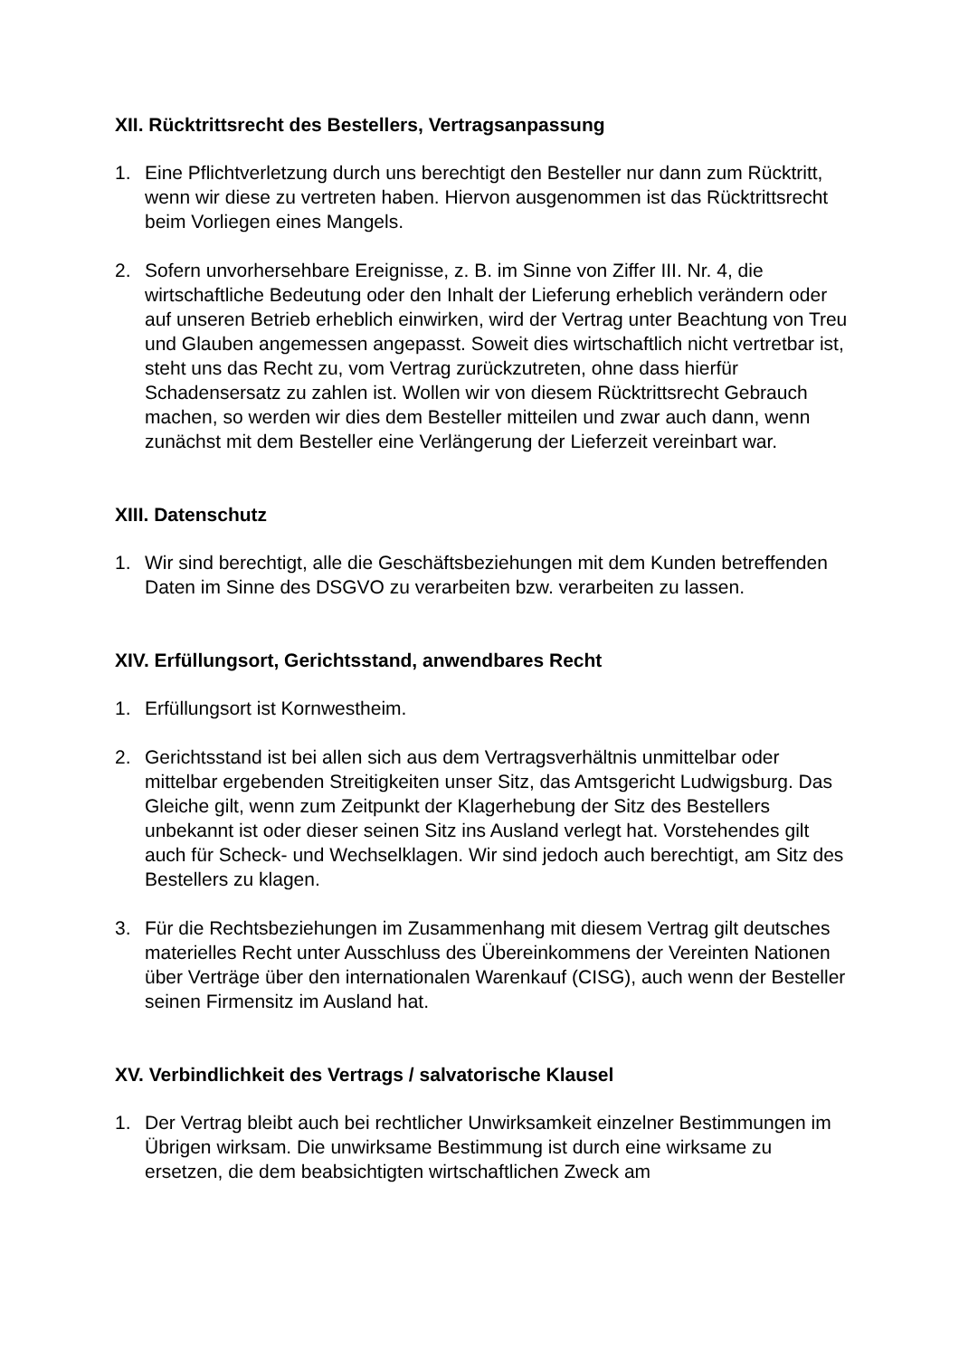XII. Rücktrittsrecht des Bestellers, Vertragsanpassung
1. Eine Pflichtverletzung durch uns berechtigt den Besteller nur dann zum Rücktritt, wenn wir diese zu vertreten haben. Hiervon ausgenommen ist das Rücktrittsrecht beim Vorliegen eines Mangels.
2. Sofern unvorhersehbare Ereignisse, z. B. im Sinne von Ziffer III. Nr. 4, die wirtschaftliche Bedeutung oder den Inhalt der Lieferung erheblich verändern oder auf unseren Betrieb erheblich einwirken, wird der Vertrag unter Beachtung von Treu und Glauben angemessen angepasst. Soweit dies wirtschaftlich nicht vertretbar ist, steht uns das Recht zu, vom Vertrag zurückzutreten, ohne dass hierfür Schadensersatz zu zahlen ist. Wollen wir von diesem Rücktrittsrecht Gebrauch machen, so werden wir dies dem Besteller mitteilen und zwar auch dann, wenn zunächst mit dem Besteller eine Verlängerung der Lieferzeit vereinbart war.
XIII. Datenschutz
1. Wir sind berechtigt, alle die Geschäftsbeziehungen mit dem Kunden betreffenden Daten im Sinne des DSGVO zu verarbeiten bzw. verarbeiten zu lassen.
XIV. Erfüllungsort, Gerichtsstand, anwendbares Recht
1. Erfüllungsort ist Kornwestheim.
2. Gerichtsstand ist bei allen sich aus dem Vertragsverhältnis unmittelbar oder mittelbar ergebenden Streitigkeiten unser Sitz, das Amtsgericht Ludwigsburg. Das Gleiche gilt, wenn zum Zeitpunkt der Klagerhebung der Sitz des Bestellers unbekannt ist oder dieser seinen Sitz ins Ausland verlegt hat. Vorstehendes gilt auch für Scheck- und Wechselklagen. Wir sind jedoch auch berechtigt, am Sitz des Bestellers zu klagen.
3. Für die Rechtsbeziehungen im Zusammenhang mit diesem Vertrag gilt deutsches materielles Recht unter Ausschluss des Übereinkommens der Vereinten Nationen über Verträge über den internationalen Warenkauf (CISG), auch wenn der Besteller seinen Firmensitz im Ausland hat.
XV. Verbindlichkeit des Vertrags / salvatorische Klausel
1. Der Vertrag bleibt auch bei rechtlicher Unwirksamkeit einzelner Bestimmungen im Übrigen wirksam. Die unwirksame Bestimmung ist durch eine wirksame zu ersetzen, die dem beabsichtigten wirtschaftlichen Zweck am